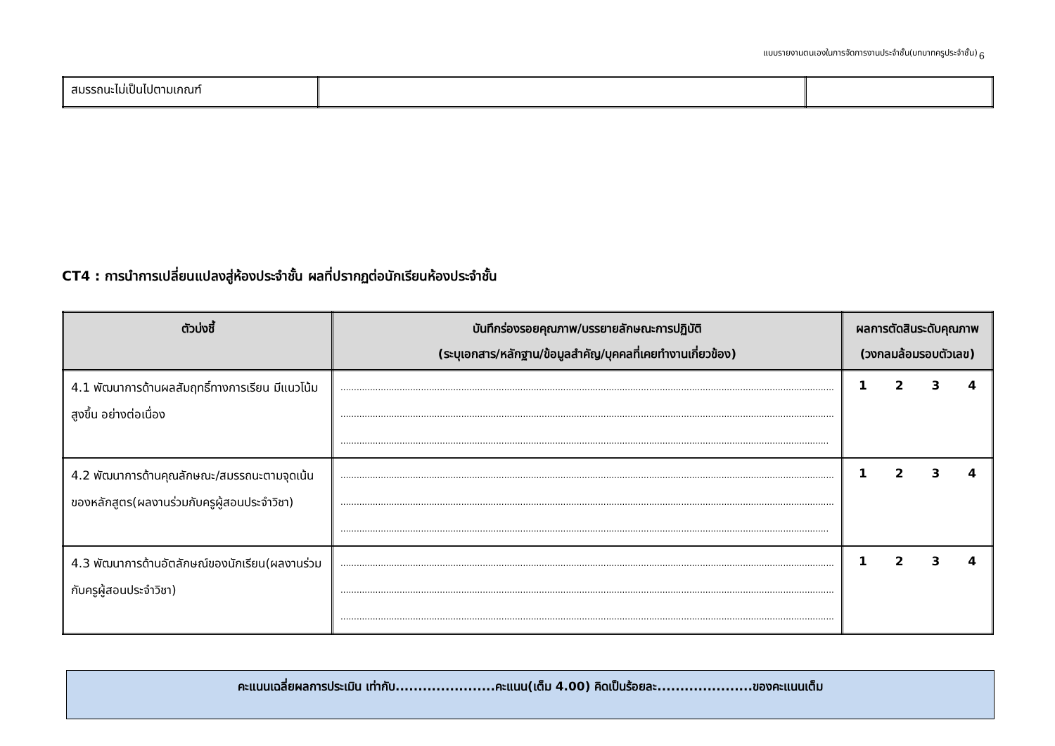แบบรายงานตนเองในการจัดการงานประจำชั้น(บทบาทครูประจำชั้น) 6
| สมรรถนะไม่เป็นไปตามเกณฑ์ | | |
CT4 : การนำการเปลี่ยนแปลงสู่ห้องประจำชั้น ผลที่ปรากฏต่อนักเรียนห้องประจำชั้น
| ตัวบ่งชี้ | บันทึกร่องรอยคุณภาพ/บรรยายลักษณะการปฏิบัติ (ระบุเอกสาร/หลักฐาน/ข้อมูลสำคัญ/บุคคลที่เคยทำงานเกี่ยวข้อง) | ผลการตัดสินระดับคุณภาพ (วงกลมล้อมรอบตัวเลข) |
| --- | --- | --- |
| 4.1 พัฒนาการด้านผลสัมฤทธิ์ทางการเรียน มีแนวโน้มสูงขึ้น อย่างต่อเนื่อง | ........................................................................................................................................................................................ ........................................................................................................................................................................................ ...................................................................................................................................................................................... | 1 2 3 4 |
| 4.2 พัฒนาการด้านคุณลักษณะ/สมรรถนะตามจุดเน้นของหลักสูตร(ผลงานร่วมกับครูผู้สอนประจำวิชา) | ........................................................................................................................................................................................ ........................................................................................................................................................................................ ...................................................................................................................................................................................... | 1 2 3 4 |
| 4.3 พัฒนาการด้านอัตลักษณ์ของนักเรียน(ผลงานร่วมกับครูผู้สอนประจำวิชา) | ........................................................................................................................................................................................ ........................................................................................................................................................................................ ........................................................................................................................................................................................ | 1 2 3 4 |
คะแนนเฉลี่ยผลการประเมิน เท่ากับ......................คะแนน(เต็ม 4.00) คิดเป็นร้อยละ.....................ของคะแนนเต็ม